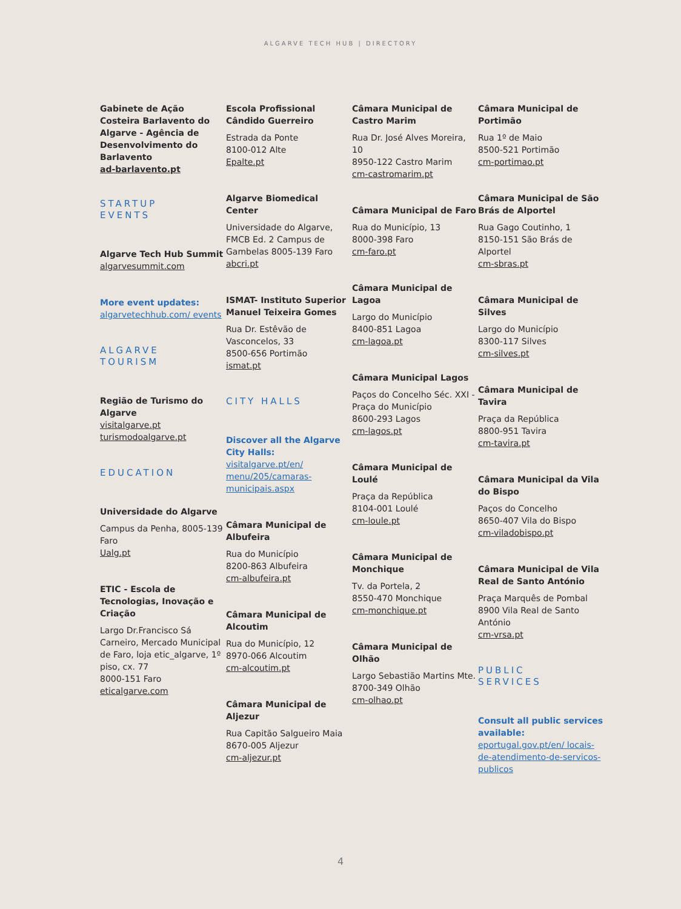ALGARVE TECH HUB | DIRECTORY
Gabinete de Ação Costeira Barlavento do Algarve - Agência de Desenvolvimento do Barlavento
ad-barlavento.pt
STARTUP
EVENTS
Algarve Tech Hub Summit
algarvesummit.com
More event updates:
algarvetechhub.com/ events
ALGARVE
TOURISM
Região de Turismo do Algarve
visitalgarve.pt
turismodoalgarve.pt
EDUCATION
Universidade do Algarve
Campus da Penha, 8005-139 Faro
Ualg.pt
ETIC - Escola de Tecnologias, Inovação e Criação
Largo Dr.Francisco Sá Carneiro, Mercado Municipal de Faro, loja etic_algarve, 1º piso, cx. 77
8000-151 Faro
eticalgarve.com
Escola Profissional Cândido Guerreiro
Estrada da Ponte
8100-012 Alte
Epalte.pt
Algarve Biomedical Center
Universidade do Algarve, FMCB Ed. 2 Campus de Gambelas 8005-139 Faro
abcri.pt
ISMAT- Instituto Superior Manuel Teixeira Gomes
Rua Dr. Estêvão de Vasconcelos, 33
8500-656 Portimão
ismat.pt
CITY HALLS
Discover all the Algarve City Halls:
visitalgarve.pt/en/ menu/205/camaras-municipais.aspx
Câmara Municipal de Albufeira
Rua do Município
8200-863 Albufeira
cm-albufeira.pt
Câmara Municipal de Alcoutim
Rua do Município, 12
8970-066 Alcoutim
cm-alcoutim.pt
Câmara Municipal de Aljezur
Rua Capitão Salgueiro Maia
8670-005 Aljezur
cm-aljezur.pt
Câmara Municipal de Castro Marim
Rua Dr. José Alves Moreira, 10
8950-122 Castro Marim
cm-castromarim.pt
Câmara Municipal de Faro
Rua do Município, 13
8000-398 Faro
cm-faro.pt
Câmara Municipal de Lagoa
Largo do Município
8400-851 Lagoa
cm-lagoa.pt
Câmara Municipal Lagos
Paços do Concelho Séc. XXI - Praça do Município
8600-293 Lagos
cm-lagos.pt
Câmara Municipal de Loulé
Praça da República
8104-001 Loulé
cm-loule.pt
Câmara Municipal de Monchique
Tv. da Portela, 2
8550-470 Monchique
cm-monchique.pt
Câmara Municipal de Olhão
Largo Sebastião Martins Mte.
8700-349 Olhão
cm-olhao.pt
Câmara Municipal de Portimão
Rua 1º de Maio
8500-521 Portimão
cm-portimao.pt
Câmara Municipal de São Brás de Alportel
Rua Gago Coutinho, 1
8150-151 São Brás de Alportel
cm-sbras.pt
Câmara Municipal de Silves
Largo do Município
8300-117 Silves
cm-silves.pt
Câmara Municipal de Tavira
Praça da República
8800-951 Tavira
cm-tavira.pt
Câmara Municipal da Vila do Bispo
Paços do Concelho
8650-407 Vila do Bispo
cm-viladobispo.pt
Câmara Municipal de Vila Real de Santo António
Praça Marquês de Pombal
8900 Vila Real de Santo António
cm-vrsa.pt
PUBLIC
SERVICES
Consult all public services available:
eportugal.gov.pt/en/ locais-de-atendimento-de-servicos-publicos
4